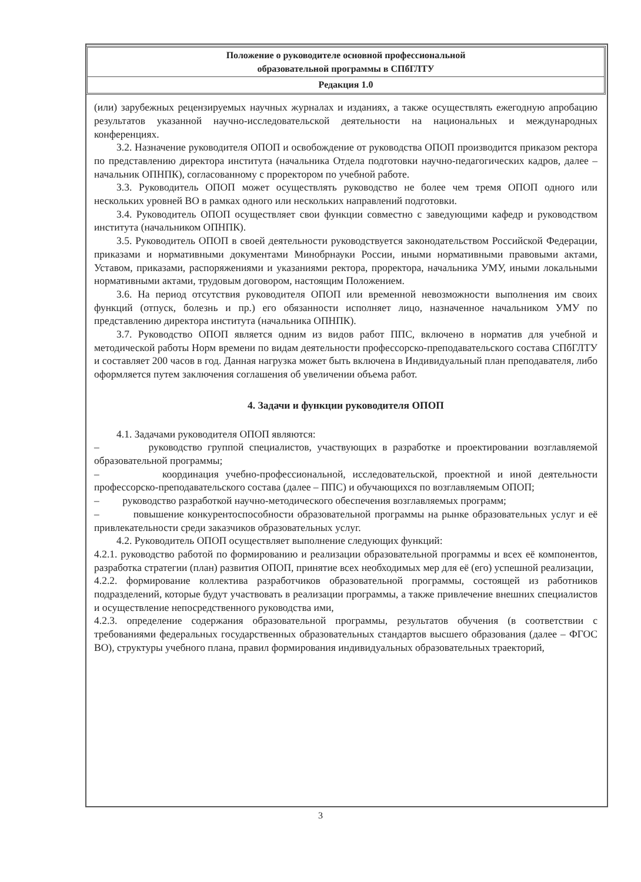Положение о руководителе основной профессиональной
образовательной программы в СПбГЛТУ
Редакция 1.0
(или) зарубежных рецензируемых научных журналах и изданиях, а также осуществлять ежегодную апробацию результатов указанной научно-исследовательской деятельности на национальных и международных конференциях.
3.2. Назначение руководителя ОПОП и освобождение от руководства ОПОП производится приказом ректора по представлению директора института (начальника Отдела подготовки научно-педагогических кадров, далее – начальник ОПНПК), согласованному с проректором по учебной работе.
3.3. Руководитель ОПОП может осуществлять руководство не более чем тремя ОПОП одного или нескольких уровней ВО в рамках одного или нескольких направлений подготовки.
3.4. Руководитель ОПОП осуществляет свои функции совместно с заведующими кафедр и руководством института (начальником ОПНПК).
3.5. Руководитель ОПОП в своей деятельности руководствуется законодательством Российской Федерации, приказами и нормативными документами Минобрнауки России, иными нормативными правовыми актами, Уставом, приказами, распоряжениями и указаниями ректора, проректора, начальника УМУ, иными локальными нормативными актами, трудовым договором, настоящим Положением.
3.6. На период отсутствия руководителя ОПОП или временной невозможности выполнения им своих функций (отпуск, болезнь и пр.) его обязанности исполняет лицо, назначенное начальником УМУ по представлению директора института (начальника ОПНПК).
3.7. Руководство ОПОП является одним из видов работ ППС, включено в норматив для учебной и методической работы Норм времени по видам деятельности профессорско-преподавательского состава СПбГЛТУ и составляет 200 часов в год. Данная нагрузка может быть включена в Индивидуальный план преподавателя, либо оформляется путем заключения соглашения об увеличении объема работ.
4. Задачи и функции руководителя ОПОП
4.1. Задачами руководителя ОПОП являются:
– руководство группой специалистов, участвующих в разработке и проектировании возглавляемой образовательной программы;
– координация учебно-профессиональной, исследовательской, проектной и иной деятельности профессорско-преподавательского состава (далее – ППС) и обучающихся по возглавляемым ОПОП;
– руководство разработкой научно-методического обеспечения возглавляемых программ;
– повышение конкурентоспособности образовательной программы на рынке образовательных услуг и её привлекательности среди заказчиков образовательных услуг.
4.2. Руководитель ОПОП осуществляет выполнение следующих функций:
4.2.1. руководство работой по формированию и реализации образовательной программы и всех её компонентов, разработка стратегии (план) развития ОПОП, принятие всех необходимых мер для её (его) успешной реализации,
4.2.2. формирование коллектива разработчиков образовательной программы, состоящей из работников подразделений, которые будут участвовать в реализации программы, а также привлечение внешних специалистов и осуществление непосредственного руководства ими,
4.2.3. определение содержания образовательной программы, результатов обучения (в соответствии с требованиями федеральных государственных образовательных стандартов высшего образования (далее – ФГОС ВО), структуры учебного плана, правил формирования индивидуальных образовательных траекторий,
3